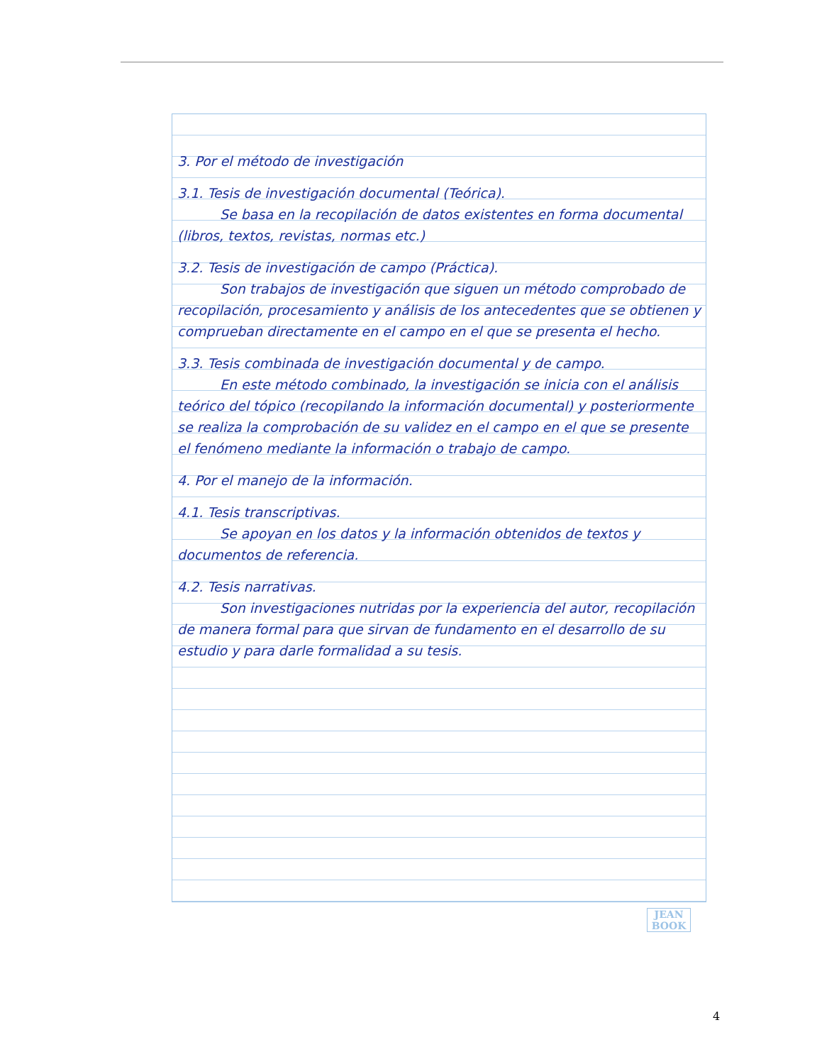3. Por el método de investigación
3.1. Tesis de investigación documental (Teórica).
Se basa en la recopilación de datos existentes en forma documental (libros, textos, revistas, normas etc.)
3.2. Tesis de investigación de campo (Práctica).
Son trabajos de investigación que siguen un método comprobado de recopilación, procesamiento y análisis de los antecedentes que se obtienen y comprueban directamente en el campo en el que se presenta el hecho.
3.3. Tesis combinada de investigación documental y de campo.
En este método combinado, la investigación se inicia con el análisis teórico del tópico (recopilando la información documental) y posteriormente se realiza la comprobación de su validez en el campo en el que se presente el fenómeno mediante la información o trabajo de campo.
4. Por el manejo de la información.
4.1. Tesis transcriptivas.
Se apoyan en los datos y la información obtenidos de textos y documentos de referencia.
4.2. Tesis narrativas.
Son investigaciones nutridas por la experiencia del autor, recopilación de manera formal para que sirvan de fundamento en el desarrollo de su estudio y para darle formalidad a su tesis.
JEAN BOOK
4